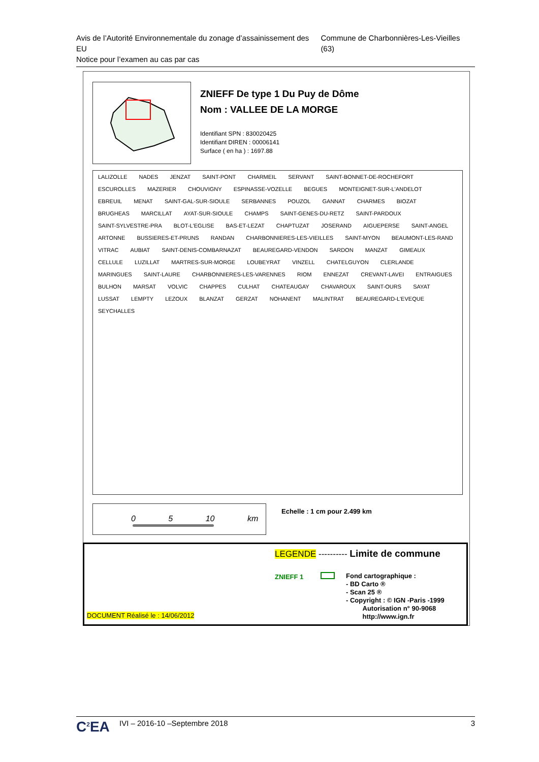Avis de l’Autorité Environnementale du zonage d’assainissement des EU
Notice pour l’examen au cas par cas
Commune de Charbonnières-Les-Vieilles (63)
ZNIEFF De type 1 Du Puy de Dôme
Nom : VALLEE DE LA MORGE
Identifiant SPN : 830020425
Identifiant DIREN : 00006141
Surface ( en ha ) : 1697.88
LALIZOLLE NADES JENZAT SAINT-PONT CHARMEIL SERVANT SAINT-BONNET-DE-ROCHEFORT ESCUROLLES MAZERIER CHOUVIGNY ESPINASSE-VOZELLE BEGUES MONTEIGNET-SUR-L'ANDELOT EBREUIL MENAT SAINT-GAL-SUR-SIOULE SERBANNES POUZOL GANNAT CHARMES BIOZAT BRUGHEAS MARCILLAT AYAT-SUR-SIOULE CHAMPS SAINT-GENES-DU-RETZ SAINT-PARDOUX SAINT-SYLVESTRE-PRA BLOT-L'EGLISE BAS-ET-LEZAT CHAPTUZAT JOSERAND AIGUEPERSE SAINT-ANGEL ARTONNE BUSSIERES-ET-PRUNS RANDAN CHARBONNIERES-LES-VIEILLES SAINT-MYON BEAUMONT-LES-RAND VITRAC AUBIAT SAINT-DENIS-COMBARNAZAT BEAUREGARD-VENDON SARDON MANZAT GIMEAUX CELLULE LUZILLAT MARTRES-SUR-MORGE LOUBEYRAT VINZELL CHATELGUYON CLERLANDE MARINGUES SAINT-LAURE CHARBONNIERES-LES-VARENNES RIOM ENNEZAT CREVANT-LAVEI ENTRAIGUES BULHON MARSAT VOLVIC CHAPPES CULHAT CHATEAUGAY CHAVAROUX SAINT-OURS SAYAT LUSSAT LEMPTY LEZOUX BLANZAT GERZAT NOHANENT MALINTRAT BEAUREGARD-L'EVEQUE SEYCHALLES
0 5 10 km Echelle : 1 cm pour 2.499 km
LEGENDE ---------- Limite de commune
ZNIEFF 1
Fond cartographique :
- BD Carto ®
- Scan 25 ®
- Copyright : © IGN -Paris -1999
Autorisation n° 90-9068
http://www.ign.fr
DOCUMENT Réalisé le : 14/06/2012
C<sup>2</sup>EA
IVI – 2016-10 –Septembre 2018 3